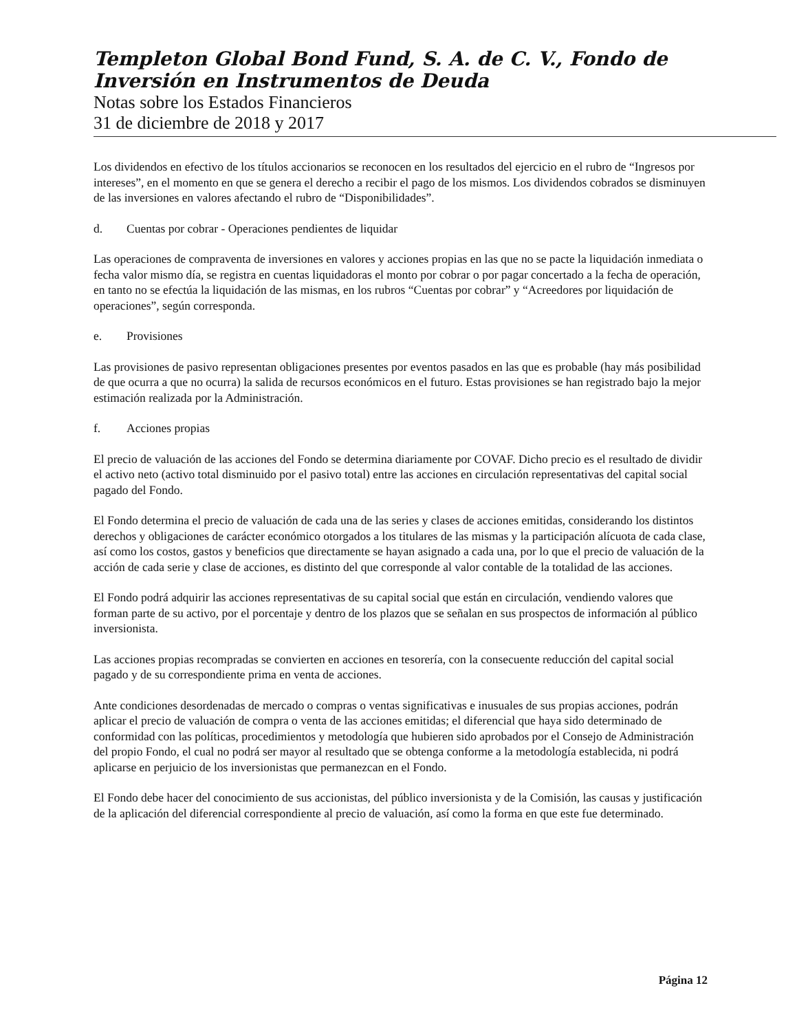Templeton Global Bond Fund, S. A. de C. V., Fondo de Inversión en Instrumentos de Deuda
Notas sobre los Estados Financieros
31 de diciembre de 2018 y 2017
Los dividendos en efectivo de los títulos accionarios se reconocen en los resultados del ejercicio en el rubro de “Ingresos por intereses”, en el momento en que se genera el derecho a recibir el pago de los mismos. Los dividendos cobrados se disminuyen de las inversiones en valores afectando el rubro de “Disponibilidades”.
d. Cuentas por cobrar - Operaciones pendientes de liquidar
Las operaciones de compraventa de inversiones en valores y acciones propias en las que no se pacte la liquidación inmediata o fecha valor mismo día, se registra en cuentas liquidadoras el monto por cobrar o por pagar concertado a la fecha de operación, en tanto no se efectúa la liquidación de las mismas, en los rubros “Cuentas por cobrar” y “Acreedores por liquidación de operaciones”, según corresponda.
e. Provisiones
Las provisiones de pasivo representan obligaciones presentes por eventos pasados en las que es probable (hay más posibilidad de que ocurra a que no ocurra) la salida de recursos económicos en el futuro. Estas provisiones se han registrado bajo la mejor estimación realizada por la Administración.
f. Acciones propias
El precio de valuación de las acciones del Fondo se determina diariamente por COVAF. Dicho precio es el resultado de dividir el activo neto (activo total disminuido por el pasivo total) entre las acciones en circulación representativas del capital social pagado del Fondo.
El Fondo determina el precio de valuación de cada una de las series y clases de acciones emitidas, considerando los distintos derechos y obligaciones de carácter económico otorgados a los titulares de las mismas y la participación alícuota de cada clase, así como los costos, gastos y beneficios que directamente se hayan asignado a cada una, por lo que el precio de valuación de la acción de cada serie y clase de acciones, es distinto del que corresponde al valor contable de la totalidad de las acciones.
El Fondo podrá adquirir las acciones representativas de su capital social que están en circulación, vendiendo valores que forman parte de su activo, por el porcentaje y dentro de los plazos que se señalan en sus prospectos de información al público inversionista.
Las acciones propias recompradas se convierten en acciones en tesorería, con la consecuente reducción del capital social pagado y de su correspondiente prima en venta de acciones.
Ante condiciones desordenadas de mercado o compras o ventas significativas e inusuales de sus propias acciones, podrán aplicar el precio de valuación de compra o venta de las acciones emitidas; el diferencial que haya sido determinado de conformidad con las políticas, procedimientos y metodología que hubieren sido aprobados por el Consejo de Administración del propio Fondo, el cual no podrá ser mayor al resultado que se obtenga conforme a la metodología establecida, ni podrá aplicarse en perjuicio de los inversionistas que permanezcan en el Fondo.
El Fondo debe hacer del conocimiento de sus accionistas, del público inversionista y de la Comisión, las causas y justificación de la aplicación del diferencial correspondiente al precio de valuación, así como la forma en que este fue determinado.
Página 12